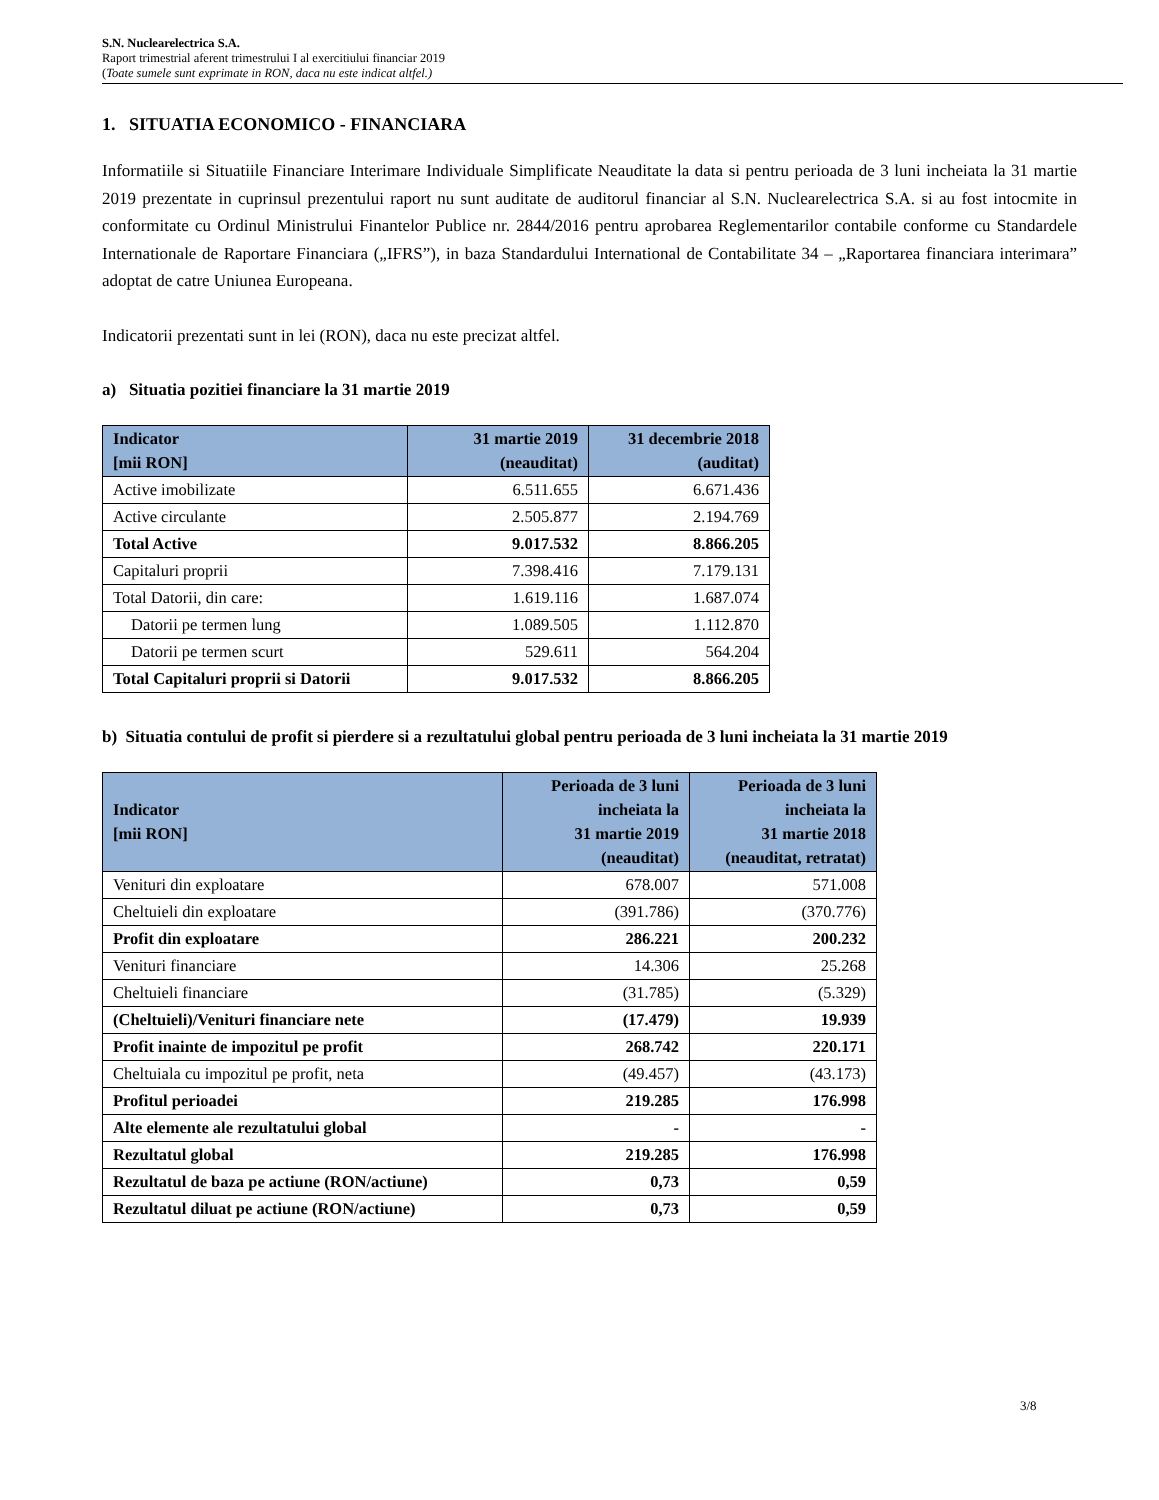S.N. Nuclearelectrica S.A.
Raport trimestrial aferent trimestrului I al exercitiului financiar 2019
(Toate sumele sunt exprimate in RON, daca nu este indicat altfel.)
1. SITUATIA ECONOMICO - FINANCIARA
Informatiile si Situatiile Financiare Interimare Individuale Simplificate Neauditate la data si pentru perioada de 3 luni incheiata la 31 martie 2019 prezentate in cuprinsul prezentului raport nu sunt auditate de auditorul financiar al S.N. Nuclearelectrica S.A. si au fost intocmite in conformitate cu Ordinul Ministrului Finantelor Publice nr. 2844/2016 pentru aprobarea Reglementarilor contabile conforme cu Standardele Internationale de Raportare Financiara („IFRS”), in baza Standardului International de Contabilitate 34 – „Raportarea financiara interimara” adoptat de catre Uniunea Europeana.
Indicatorii prezentati sunt in lei (RON), daca nu este precizat altfel.
a) Situatia pozitiei financiare la 31 martie 2019
| Indicator [mii RON] | 31 martie 2019 (neauditat) | 31 decembrie 2018 (auditat) |
| --- | --- | --- |
| Active imobilizate | 6.511.655 | 6.671.436 |
| Active circulante | 2.505.877 | 2.194.769 |
| Total Active | 9.017.532 | 8.866.205 |
| Capitaluri proprii | 7.398.416 | 7.179.131 |
| Total Datorii, din care: | 1.619.116 | 1.687.074 |
| Datorii pe termen lung | 1.089.505 | 1.112.870 |
| Datorii pe termen scurt | 529.611 | 564.204 |
| Total Capitaluri proprii si Datorii | 9.017.532 | 8.866.205 |
b) Situatia contului de profit si pierdere si a rezultatului global pentru perioada de 3 luni incheiata la 31 martie 2019
| Indicator [mii RON] | Perioada de 3 luni incheiata la 31 martie 2019 (neauditat) | Perioada de 3 luni incheiata la 31 martie 2018 (neauditat, retratat) |
| --- | --- | --- |
| Venituri din exploatare | 678.007 | 571.008 |
| Cheltuieli din exploatare | (391.786) | (370.776) |
| Profit din exploatare | 286.221 | 200.232 |
| Venituri financiare | 14.306 | 25.268 |
| Cheltuieli financiare | (31.785) | (5.329) |
| (Cheltuieli)/Venituri financiare nete | (17.479) | 19.939 |
| Profit inainte de impozitul pe profit | 268.742 | 220.171 |
| Cheltuiala cu impozitul pe profit, neta | (49.457) | (43.173) |
| Profitul perioadei | 219.285 | 176.998 |
| Alte elemente ale rezultatului global | - | - |
| Rezultatul global | 219.285 | 176.998 |
| Rezultatul de baza pe actiune (RON/actiune) | 0,73 | 0,59 |
| Rezultatul diluat pe actiune (RON/actiune) | 0,73 | 0,59 |
3/8